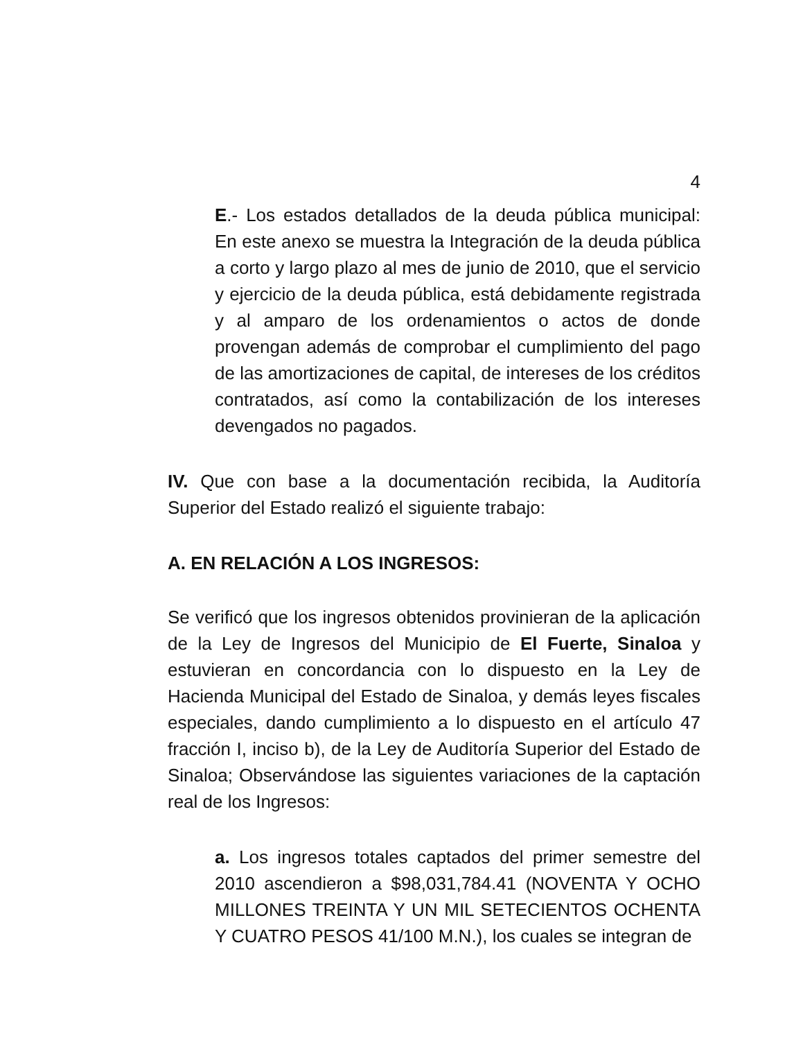4
E.- Los estados detallados de la deuda pública municipal: En este anexo se muestra la Integración de la deuda pública a corto y largo plazo al mes de junio de 2010, que el servicio y ejercicio de la deuda pública, está debidamente registrada y al amparo de los ordenamientos o actos de donde provengan además de comprobar el cumplimiento del pago de las amortizaciones de capital, de intereses de los créditos contratados, así como la contabilización de los intereses devengados no pagados.
IV. Que con base a la documentación recibida, la Auditoría Superior del Estado realizó el siguiente trabajo:
A. EN RELACIÓN A LOS INGRESOS:
Se verificó que los ingresos obtenidos provinieran de la aplicación de la Ley de Ingresos del Municipio de El Fuerte, Sinaloa y estuvieran en concordancia con lo dispuesto en la Ley de Hacienda Municipal del Estado de Sinaloa, y demás leyes fiscales especiales, dando cumplimiento a lo dispuesto en el artículo 47 fracción I, inciso b), de la Ley de Auditoría Superior del Estado de Sinaloa; Observándose las siguientes variaciones de la captación real de los Ingresos:
a. Los ingresos totales captados del primer semestre del 2010 ascendieron a $98,031,784.41 (NOVENTA Y OCHO MILLONES TREINTA Y UN MIL SETECIENTOS OCHENTA Y CUATRO PESOS 41/100 M.N.), los cuales se integran de